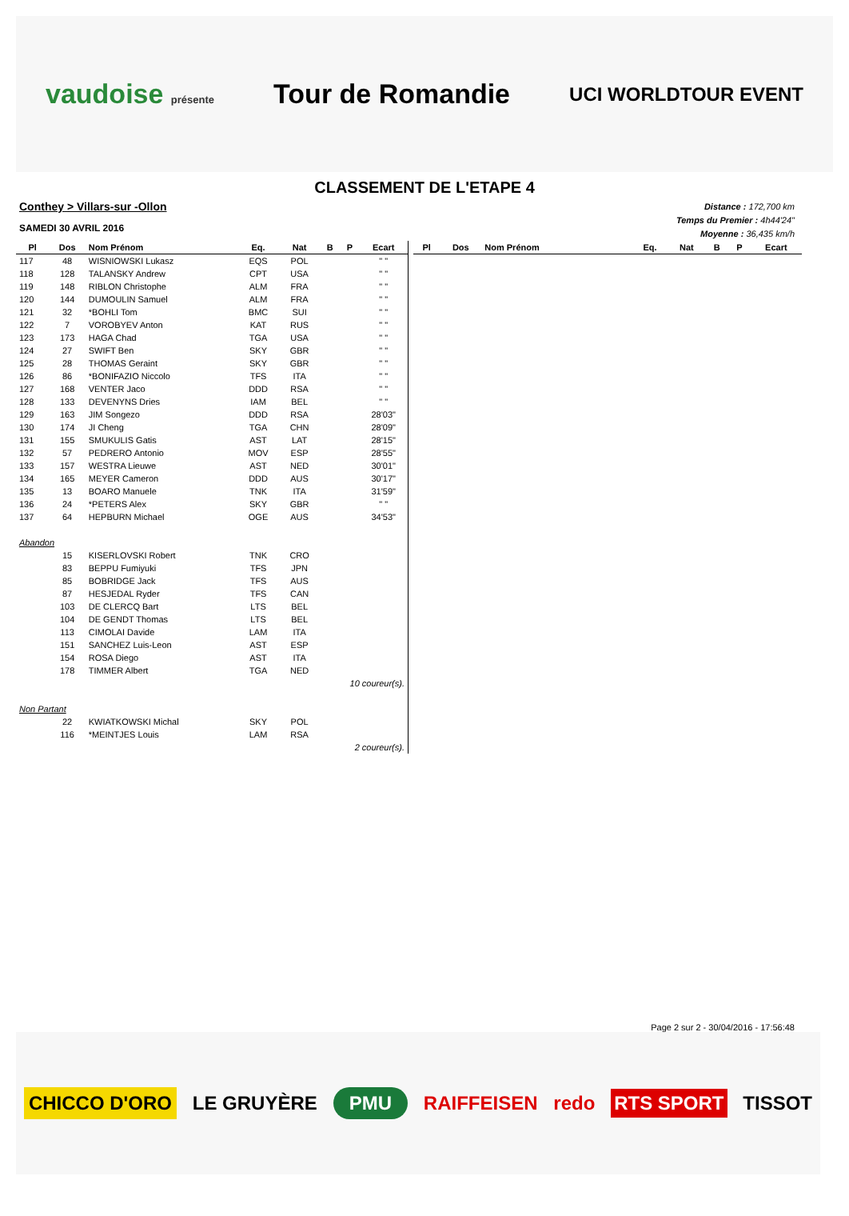vaudoise présente
Tour de Romandie
UCI WORLDTOUR EVENT
CLASSEMENT DE L'ETAPE 4
Conthey > Villars-sur -Ollon
SAMEDI 30 AVRIL 2016
Distance : 172,700 km
Temps du Premier : 4h44'24"
Moyenne : 36,435 km/h
| Pl | Dos | Nom Prénom | Eq. | Nat | B | P | Ecart |
| --- | --- | --- | --- | --- | --- | --- | --- |
| 117 | 48 | WISNIOWSKI Lukasz | EQS | POL | | | " " |
| 118 | 128 | TALANSKY Andrew | CPT | USA | | | " " |
| 119 | 148 | RIBLON Christophe | ALM | FRA | | | " " |
| 120 | 144 | DUMOULIN Samuel | ALM | FRA | | | " " |
| 121 | 32 | *BOHLI Tom | BMC | SUI | | | " " |
| 122 | 7 | VOROBYEV Anton | KAT | RUS | | | " " |
| 123 | 173 | HAGA Chad | TGA | USA | | | " " |
| 124 | 27 | SWIFT Ben | SKY | GBR | | | " " |
| 125 | 28 | THOMAS Geraint | SKY | GBR | | | " " |
| 126 | 86 | *BONIFAZIO Niccolo | TFS | ITA | | | " " |
| 127 | 168 | VENTER Jaco | DDD | RSA | | | " " |
| 128 | 133 | DEVENYNS Dries | IAM | BEL | | | " " |
| 129 | 163 | JIM Songezo | DDD | RSA | | | 28'03" |
| 130 | 174 | JI Cheng | TGA | CHN | | | 28'09" |
| 131 | 155 | SMUKULIS Gatis | AST | LAT | | | 28'15" |
| 132 | 57 | PEDRERO Antonio | MOV | ESP | | | 28'55" |
| 133 | 157 | WESTRA Lieuwe | AST | NED | | | 30'01" |
| 134 | 165 | MEYER Cameron | DDD | AUS | | | 30'17" |
| 135 | 13 | BOARO Manuele | TNK | ITA | | | 31'59" |
| 136 | 24 | *PETERS Alex | SKY | GBR | | | " " |
| 137 | 64 | HEPBURN Michael | OGE | AUS | | | 34'53" |
| Abandon | | | | | | | |
| | 15 | KISERLOVSKI Robert | TNK | CRO | | | |
| | 83 | BEPPU Fumiyuki | TFS | JPN | | | |
| | 85 | BOBRIDGE Jack | TFS | AUS | | | |
| | 87 | HESJEDAL Ryder | TFS | CAN | | | |
| | 103 | DE CLERCQ Bart | LTS | BEL | | | |
| | 104 | DE GENDT Thomas | LTS | BEL | | | |
| | 113 | CIMOLAI Davide | LAM | ITA | | | |
| | 151 | SANCHEZ Luis-Leon | AST | ESP | | | |
| | 154 | ROSA Diego | AST | ITA | | | |
| | 178 | TIMMER Albert | TGA | NED | | | |
| 10 coureur(s). | | | | | | | |
| Non Partant | | | | | | | |
| | 22 | KWIATKOWSKI Michal | SKY | POL | | | |
| | 116 | *MEINTJES Louis | LAM | RSA | | | |
| 2 coureur(s). | | | | | | | |
| Pl | Dos | Nom Prénom | Eq. | Nat | B | P | Ecart |
| --- | --- | --- | --- | --- | --- | --- | --- |
Page 2 sur 2 - 30/04/2016 - 17:56:48
CHICCO D'ORO LE GRUYÈRE PMU RAIFFEISEN redo RTS SPORT TISSOT